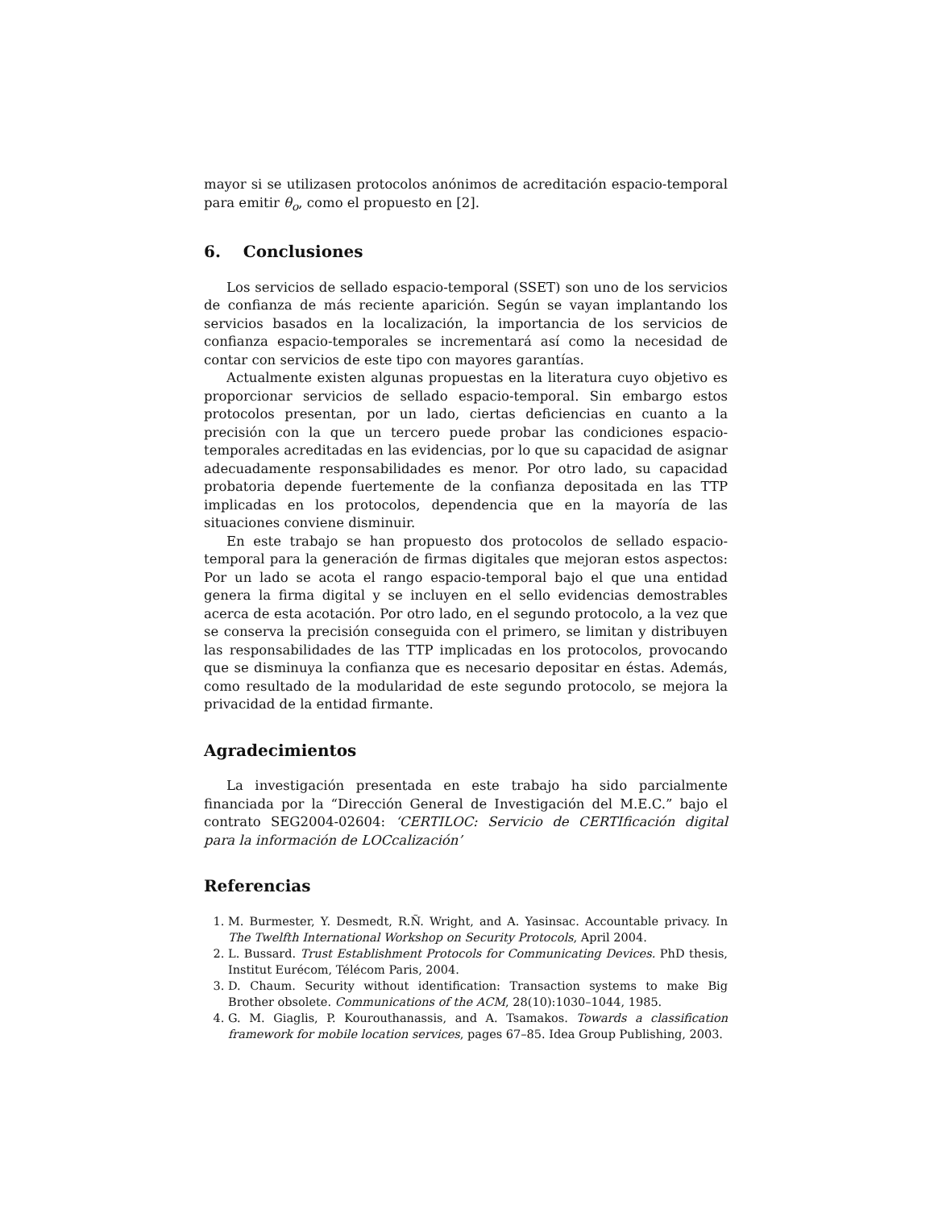mayor si se utilizasen protocolos anónimos de acreditación espacio-temporal para emitir θ<sub>o</sub>, como el propuesto en [2].
6. Conclusiones
Los servicios de sellado espacio-temporal (SSET) son uno de los servicios de confianza de más reciente aparición. Según se vayan implantando los servicios basados en la localización, la importancia de los servicios de confianza espacio-temporales se incrementará así como la necesidad de contar con servicios de este tipo con mayores garantías.
Actualmente existen algunas propuestas en la literatura cuyo objetivo es proporcionar servicios de sellado espacio-temporal. Sin embargo estos protocolos presentan, por un lado, ciertas deficiencias en cuanto a la precisión con la que un tercero puede probar las condiciones espacio-temporales acreditadas en las evidencias, por lo que su capacidad de asignar adecuadamente responsabilidades es menor. Por otro lado, su capacidad probatoria depende fuertemente de la confianza depositada en las TTP implicadas en los protocolos, dependencia que en la mayoría de las situaciones conviene disminuir.
En este trabajo se han propuesto dos protocolos de sellado espacio-temporal para la generación de firmas digitales que mejoran estos aspectos: Por un lado se acota el rango espacio-temporal bajo el que una entidad genera la firma digital y se incluyen en el sello evidencias demostrables acerca de esta acotación. Por otro lado, en el segundo protocolo, a la vez que se conserva la precisión conseguida con el primero, se limitan y distribuyen las responsabilidades de las TTP implicadas en los protocolos, provocando que se disminuya la confianza que es necesario depositar en éstas. Además, como resultado de la modularidad de este segundo protocolo, se mejora la privacidad de la entidad firmante.
Agradecimientos
La investigación presentada en este trabajo ha sido parcialmente financiada por la “Dirección General de Investigación del M.E.C.” bajo el contrato SEG2004-02604: ‘CERTILOC: Servicio de CERTIficación digital para la información de LOCcalización’
Referencias
1. M. Burmester, Y. Desmedt, R.Ñ. Wright, and A. Yasinsac. Accountable privacy. In The Twelfth International Workshop on Security Protocols, April 2004.
2. L. Bussard. Trust Establishment Protocols for Communicating Devices. PhD thesis, Institut Eurécom, Télécom Paris, 2004.
3. D. Chaum. Security without identification: Transaction systems to make Big Brother obsolete. Communications of the ACM, 28(10):1030–1044, 1985.
4. G. M. Giaglis, P. Kourouthanassis, and A. Tsamakos. Towards a classification framework for mobile location services, pages 67–85. Idea Group Publishing, 2003.